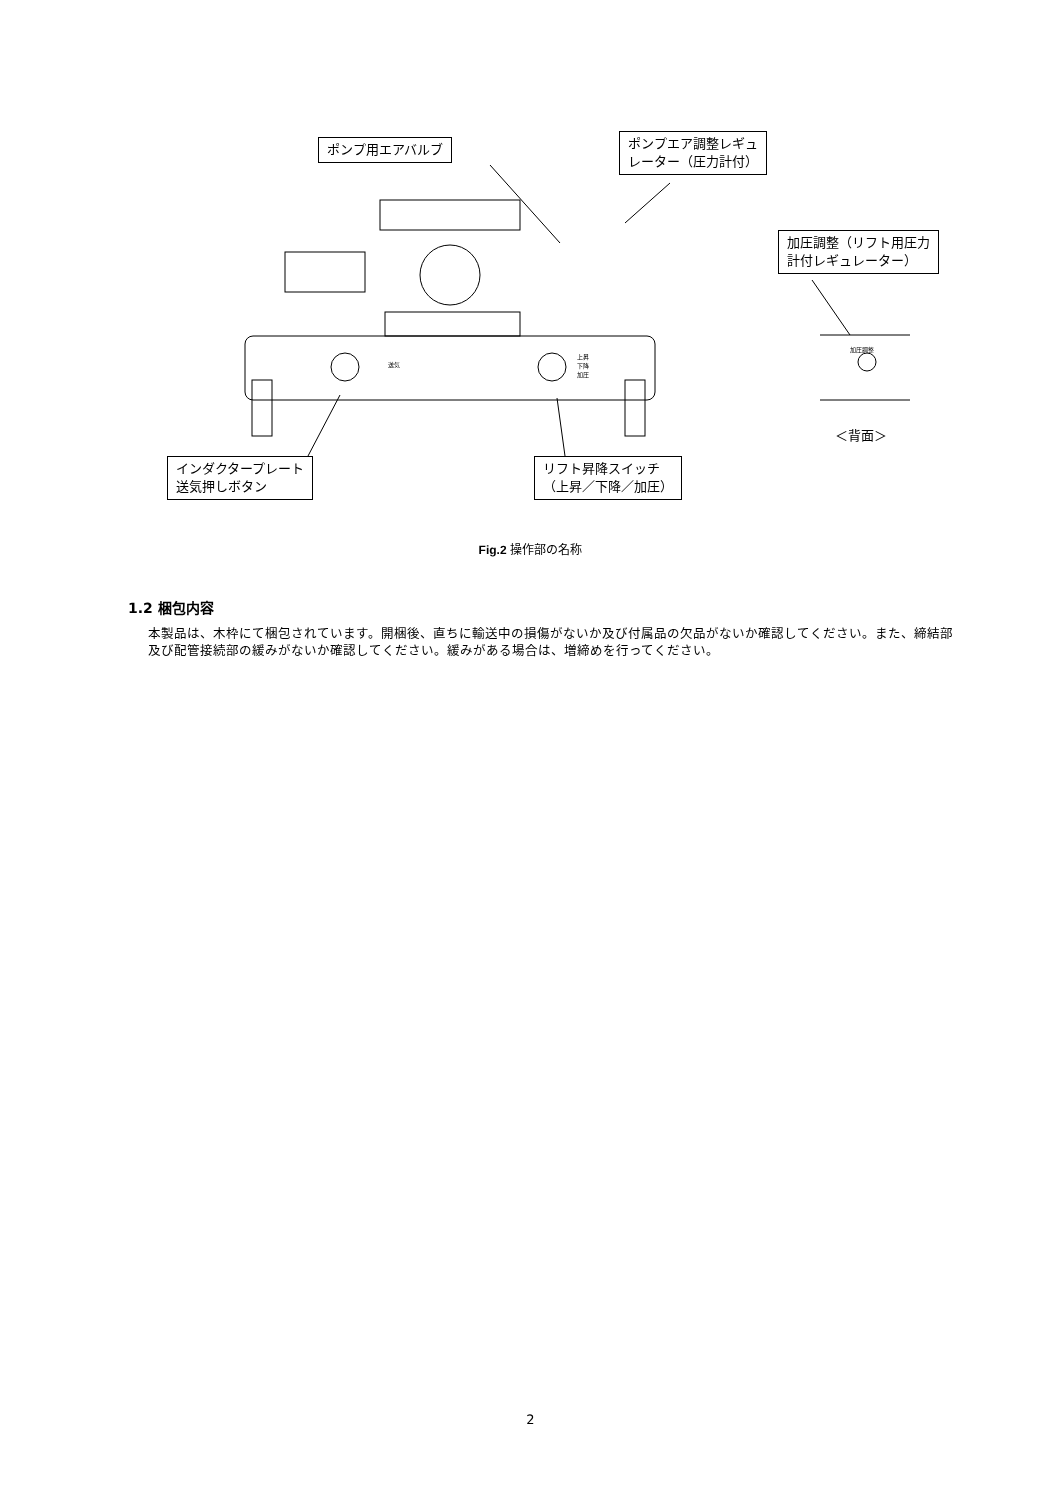ポンプ用エアバルブ
ポンプエア調整レギュ
レーター（圧力計付）
加圧調整（リフト用圧力
計付レギュレーター）
送気
上昇
下降
加圧
加圧調整
＜背面＞
インダクタープレート
送気押しボタン
リフト昇降スイッチ
（上昇／下降／加圧）
Fig.2 操作部の名称
1.2 梱包内容
本製品は、木枠にて梱包されています。開梱後、直ちに輸送中の損傷がないか及び付属品の欠品がないか確認してください。また、締結部及び配管接続部の緩みがないか確認してください。緩みがある場合は、増締めを行ってください。
2